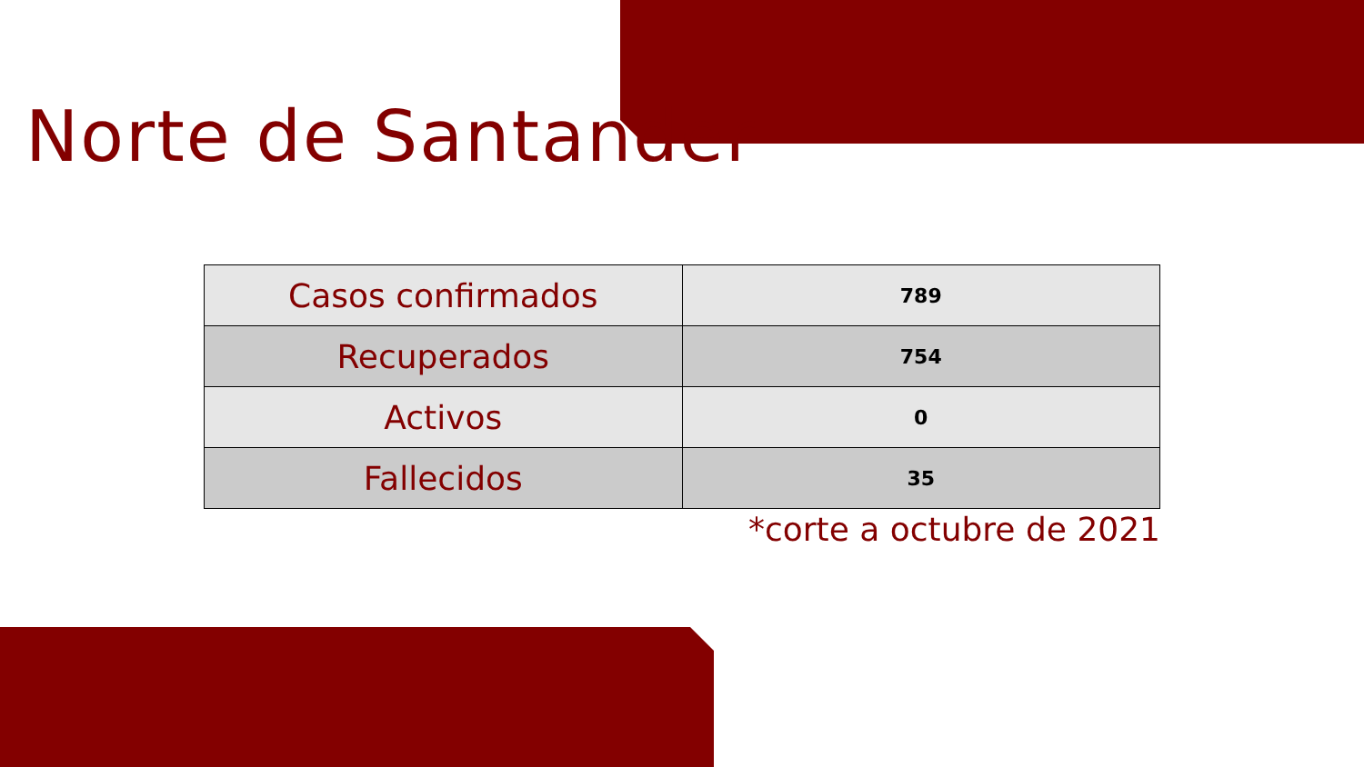Norte de Santander
| Casos confirmados | 789 |
| Recuperados | 754 |
| Activos | 0 |
| Fallecidos | 35 |
*corte a octubre de 2021